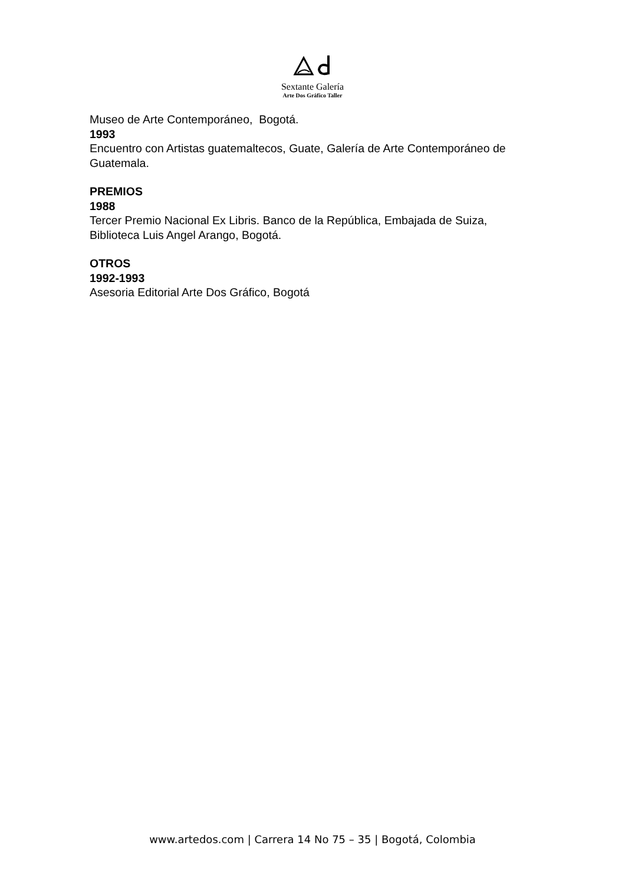Sextante Galería
Arte Dos Gráfico Taller
Museo de Arte Contemporáneo, Bogotá.
1993
Encuentro con Artistas guatemaltecos, Guate, Galería de Arte Contemporáneo de Guatemala.
PREMIOS
1988
Tercer Premio Nacional Ex Libris. Banco de la República, Embajada de Suiza, Biblioteca Luis Angel Arango, Bogotá.
OTROS
1992-1993
Asesoria Editorial Arte Dos Gráfico, Bogotá
www.artedos.com | Carrera 14 No 75 – 35 | Bogotá, Colombia